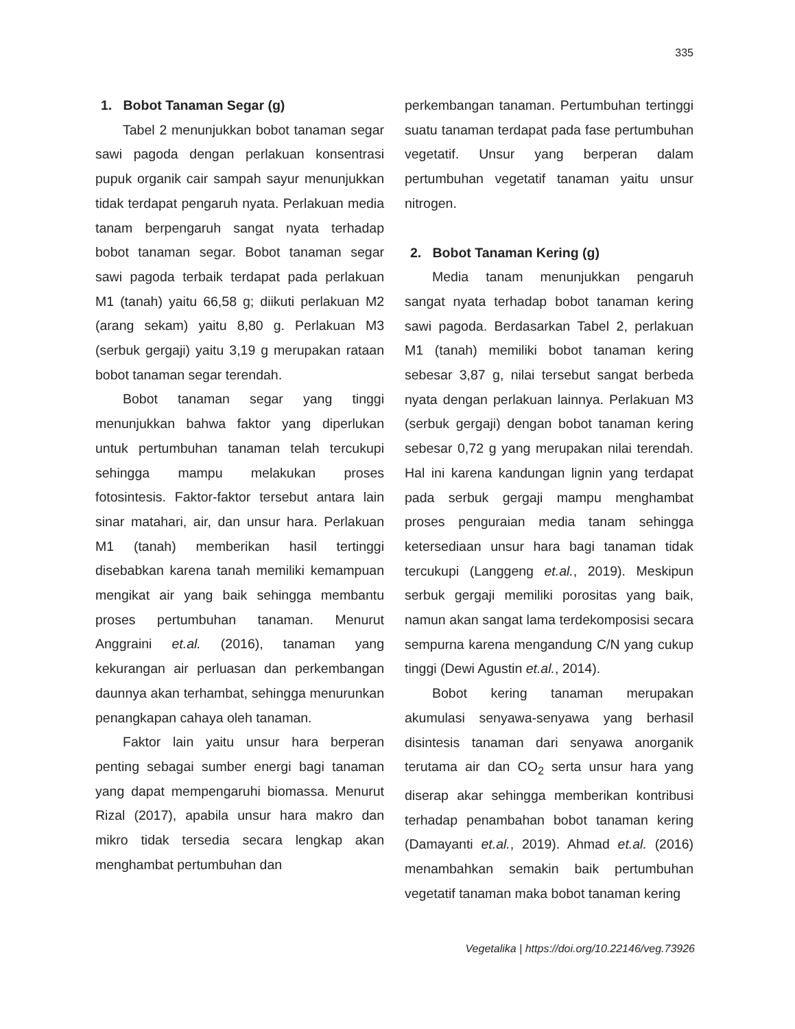335
1. Bobot Tanaman Segar (g)
Tabel 2 menunjukkan bobot tanaman segar sawi pagoda dengan perlakuan konsentrasi pupuk organik cair sampah sayur menunjukkan tidak terdapat pengaruh nyata. Perlakuan media tanam berpengaruh sangat nyata terhadap bobot tanaman segar. Bobot tanaman segar sawi pagoda terbaik terdapat pada perlakuan M1 (tanah) yaitu 66,58 g; diikuti perlakuan M2 (arang sekam) yaitu 8,80 g. Perlakuan M3 (serbuk gergaji) yaitu 3,19 g merupakan rataan bobot tanaman segar terendah.
Bobot tanaman segar yang tinggi menunjukkan bahwa faktor yang diperlukan untuk pertumbuhan tanaman telah tercukupi sehingga mampu melakukan proses fotosintesis. Faktor-faktor tersebut antara lain sinar matahari, air, dan unsur hara. Perlakuan M1 (tanah) memberikan hasil tertinggi disebabkan karena tanah memiliki kemampuan mengikat air yang baik sehingga membantu proses pertumbuhan tanaman. Menurut Anggraini et.al. (2016), tanaman yang kekurangan air perluasan dan perkembangan daunnya akan terhambat, sehingga menurunkan penangkapan cahaya oleh tanaman.
Faktor lain yaitu unsur hara berperan penting sebagai sumber energi bagi tanaman yang dapat mempengaruhi biomassa. Menurut Rizal (2017), apabila unsur hara makro dan mikro tidak tersedia secara lengkap akan menghambat pertumbuhan dan
perkembangan tanaman. Pertumbuhan tertinggi suatu tanaman terdapat pada fase pertumbuhan vegetatif. Unsur yang berperan dalam pertumbuhan vegetatif tanaman yaitu unsur nitrogen.
2. Bobot Tanaman Kering (g)
Media tanam menunjukkan pengaruh sangat nyata terhadap bobot tanaman kering sawi pagoda. Berdasarkan Tabel 2, perlakuan M1 (tanah) memiliki bobot tanaman kering sebesar 3,87 g, nilai tersebut sangat berbeda nyata dengan perlakuan lainnya. Perlakuan M3 (serbuk gergaji) dengan bobot tanaman kering sebesar 0,72 g yang merupakan nilai terendah. Hal ini karena kandungan lignin yang terdapat pada serbuk gergaji mampu menghambat proses penguraian media tanam sehingga ketersediaan unsur hara bagi tanaman tidak tercukupi (Langgeng et.al., 2019). Meskipun serbuk gergaji memiliki porositas yang baik, namun akan sangat lama terdekomposisi secara sempurna karena mengandung C/N yang cukup tinggi (Dewi Agustin et.al., 2014).
Bobot kering tanaman merupakan akumulasi senyawa-senyawa yang berhasil disintesis tanaman dari senyawa anorganik terutama air dan CO<sub>2</sub> serta unsur hara yang diserap akar sehingga memberikan kontribusi terhadap penambahan bobot tanaman kering (Damayanti et.al., 2019). Ahmad et.al. (2016) menambahkan semakin baik pertumbuhan vegetatif tanaman maka bobot tanaman kering
Vegetalika | https://doi.org/10.22146/veg.73926